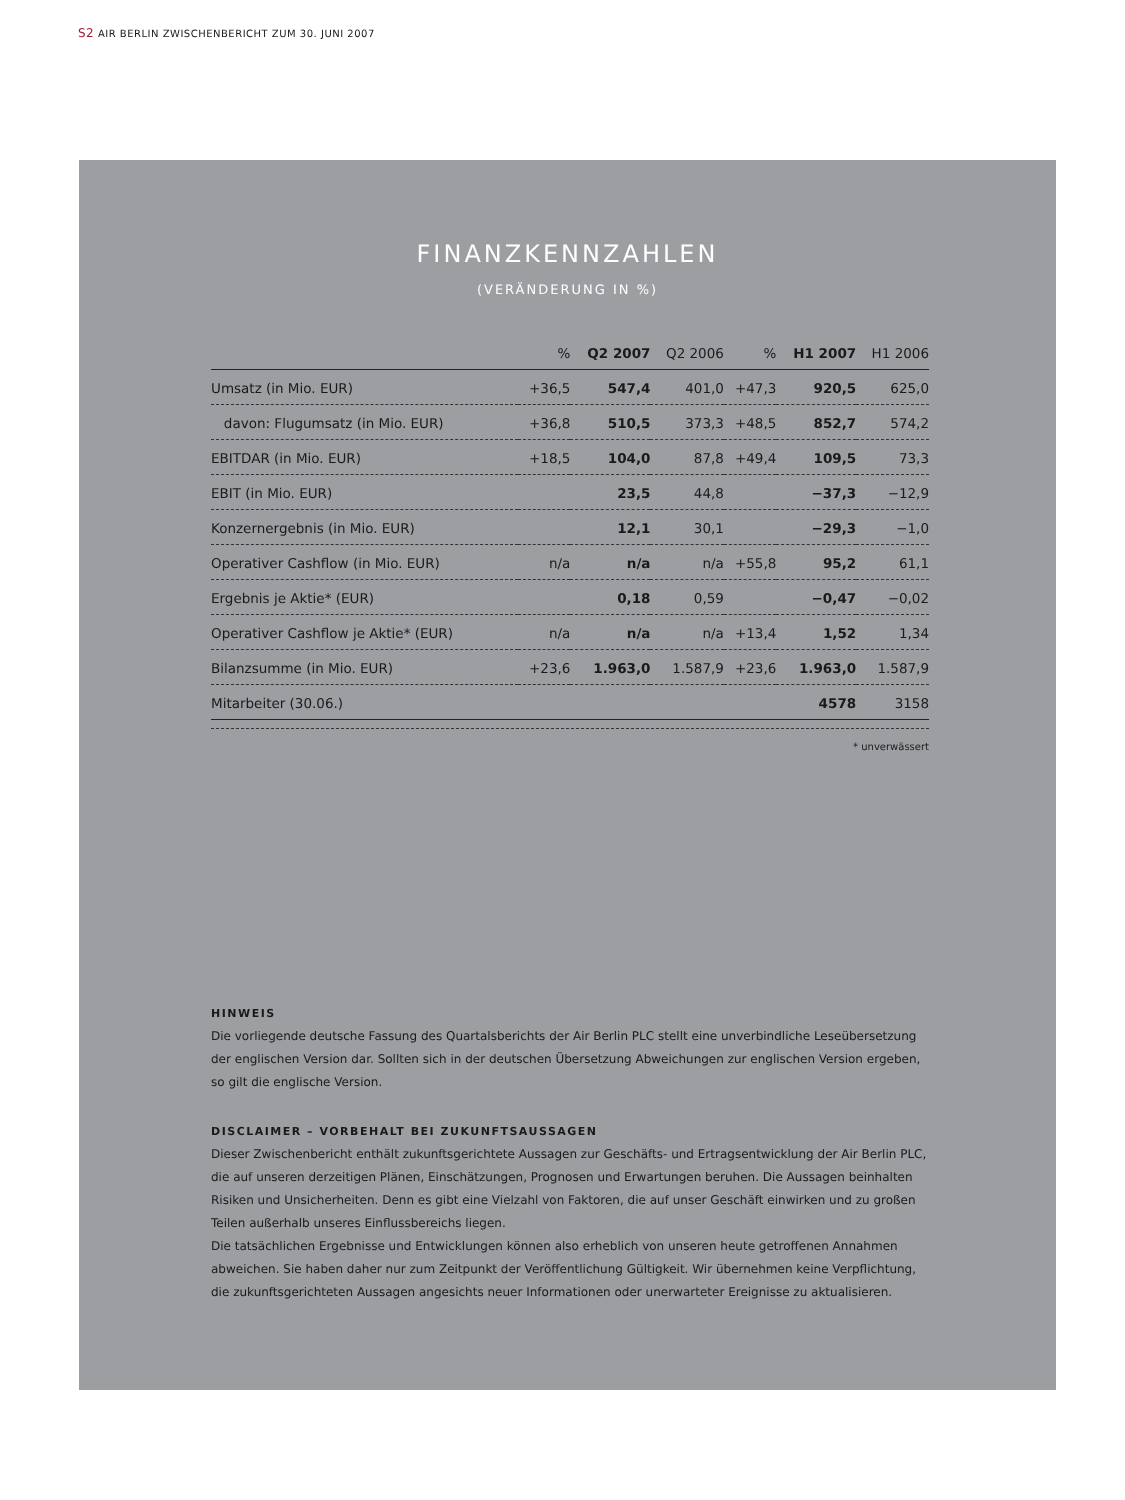S2 AIR BERLIN ZWISCHENBERICHT ZUM 30. JUNI 2007
FINANZKENNZAHLEN
(VERÄNDERUNG IN %)
| | % | Q2 2007 | Q2 2006 | % | H1 2007 | H1 2006 |
| --- | --- | --- | --- | --- | --- | --- |
| Umsatz (in Mio. EUR) | +36,5 | 547,4 | 401,0 | +47,3 | 920,5 | 625,0 |
| davon: Flugumsatz (in Mio. EUR) | +36,8 | 510,5 | 373,3 | +48,5 | 852,7 | 574,2 |
| EBITDAR (in Mio. EUR) | +18,5 | 104,0 | 87,8 | +49,4 | 109,5 | 73,3 |
| EBIT (in Mio. EUR) | | 23,5 | 44,8 | | −37,3 | −12,9 |
| Konzernergebnis (in Mio. EUR) | | 12,1 | 30,1 | | −29,3 | −1,0 |
| Operativer Cashflow (in Mio. EUR) | n/a | n/a | n/a | +55,8 | 95,2 | 61,1 |
| Ergebnis je Aktie* (EUR) | | 0,18 | 0,59 | | −0,47 | −0,02 |
| Operativer Cashflow je Aktie* (EUR) | n/a | n/a | n/a | +13,4 | 1,52 | 1,34 |
| Bilanzsumme (in Mio. EUR) | +23,6 | 1.963,0 | 1.587,9 | +23,6 | 1.963,0 | 1.587,9 |
| Mitarbeiter (30.06.) | | | | | 4578 | 3158 |
* unverwässert
HINWEIS
Die vorliegende deutsche Fassung des Quartalsberichts der Air Berlin PLC stellt eine unverbindliche Leseübersetzung der englischen Version dar. Sollten sich in der deutschen Übersetzung Abweichungen zur englischen Version ergeben, so gilt die englische Version.
DISCLAIMER – VORBEHALT BEI ZUKUNFTSAUSSAGEN
Dieser Zwischenbericht enthält zukunftsgerichtete Aussagen zur Geschäfts- und Ertragsentwicklung der Air Berlin PLC, die auf unseren derzeitigen Plänen, Einschätzungen, Prognosen und Erwartungen beruhen. Die Aussagen beinhalten Risiken und Unsicherheiten. Denn es gibt eine Vielzahl von Faktoren, die auf unser Geschäft einwirken und zu großen Teilen außerhalb unseres Einflussbereichs liegen.
Die tatsächlichen Ergebnisse und Entwicklungen können also erheblich von unseren heute getroffenen Annahmen abweichen. Sie haben daher nur zum Zeitpunkt der Veröffentlichung Gültigkeit. Wir übernehmen keine Verpflichtung, die zukunftsgerichteten Aussagen angesichts neuer Informationen oder unerwarteter Ereignisse zu aktualisieren.